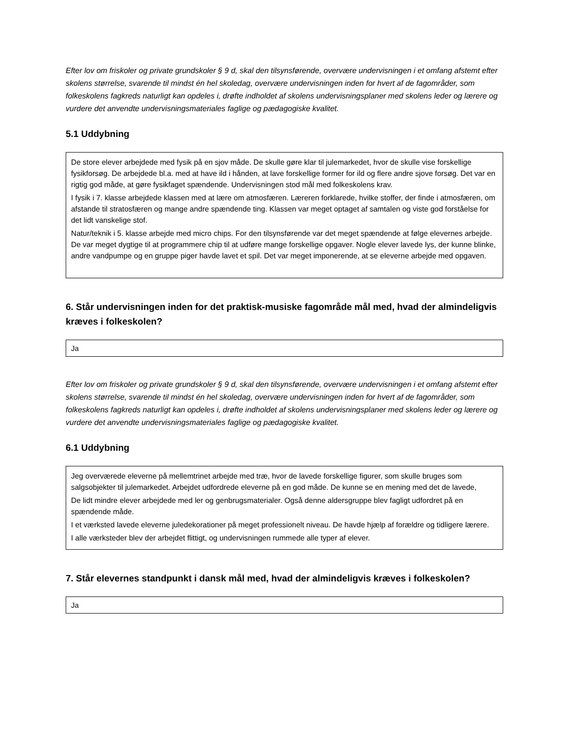Efter lov om friskoler og private grundskoler § 9 d, skal den tilsynsførende, overvære undervisningen i et omfang afstemt efter skolens størrelse, svarende til mindst én hel skoledag, overvære undervisningen inden for hvert af de fagområder, som folkeskolens fagkreds naturligt kan opdeles i, drøfte indholdet af skolens undervisningsplaner med skolens leder og lærere og vurdere det anvendte undervisningsmateriales faglige og pædagogiske kvalitet.
5.1 Uddybning
De store elever arbejdede med fysik på en sjov måde. De skulle gøre klar til julemarkedet, hvor de skulle vise forskellige fysikforsøg. De arbejdede bl.a. med at have ild i hånden, at lave forskellige former for ild og flere andre sjove forsøg. Det var en rigtig god måde, at gøre fysikfaget spændende. Undervisningen stod mål med folkeskolens krav.
I fysik i 7. klasse arbejdede klassen med at lære om atmosfæren. Læreren forklarede, hvilke stoffer, der finde i atmosfæren, om afstande til stratosfæren og mange andre spændende ting. Klassen var meget optaget af samtalen og viste god forståelse for det lidt vanskelige stof.
Natur/teknik i 5. klasse arbejde med micro chips. For den tilsynsførende var det meget spændende at følge elevernes arbejde. De var meget dygtige til at programmere chip til at udføre mange forskellige opgaver. Nogle elever lavede lys, der kunne blinke, andre vandpumpe og en gruppe piger havde lavet et spil. Det var meget imponerende, at se eleverne arbejde med opgaven.
6. Står undervisningen inden for det praktisk-musiske fagområde mål med, hvad der almindeligvis kræves i folkeskolen?
Ja
Efter lov om friskoler og private grundskoler § 9 d, skal den tilsynsførende, overvære undervisningen i et omfang afstemt efter skolens størrelse, svarende til mindst én hel skoledag, overvære undervisningen inden for hvert af de fagområder, som folkeskolens fagkreds naturligt kan opdeles i, drøfte indholdet af skolens undervisningsplaner med skolens leder og lærere og vurdere det anvendte undervisningsmateriales faglige og pædagogiske kvalitet.
6.1 Uddybning
Jeg overværede eleverne på mellemtrinet arbejde med træ, hvor de lavede forskellige figurer, som skulle bruges som salgsobjekter til julemarkedet. Arbejdet udfordrede eleverne på en god måde. De kunne se en mening med det de lavede,
De lidt mindre elever arbejdede med ler og genbrugsmaterialer. Også denne aldersgruppe blev fagligt udfordret på en spændende måde.
I et værksted lavede eleverne juledekorationer på meget professionelt niveau. De havde hjælp af forældre og tidligere lærere.
I alle værksteder blev der arbejdet flittigt, og undervisningen rummede alle typer af elever.
7. Står elevernes standpunkt i dansk mål med, hvad der almindeligvis kræves i folkeskolen?
Ja